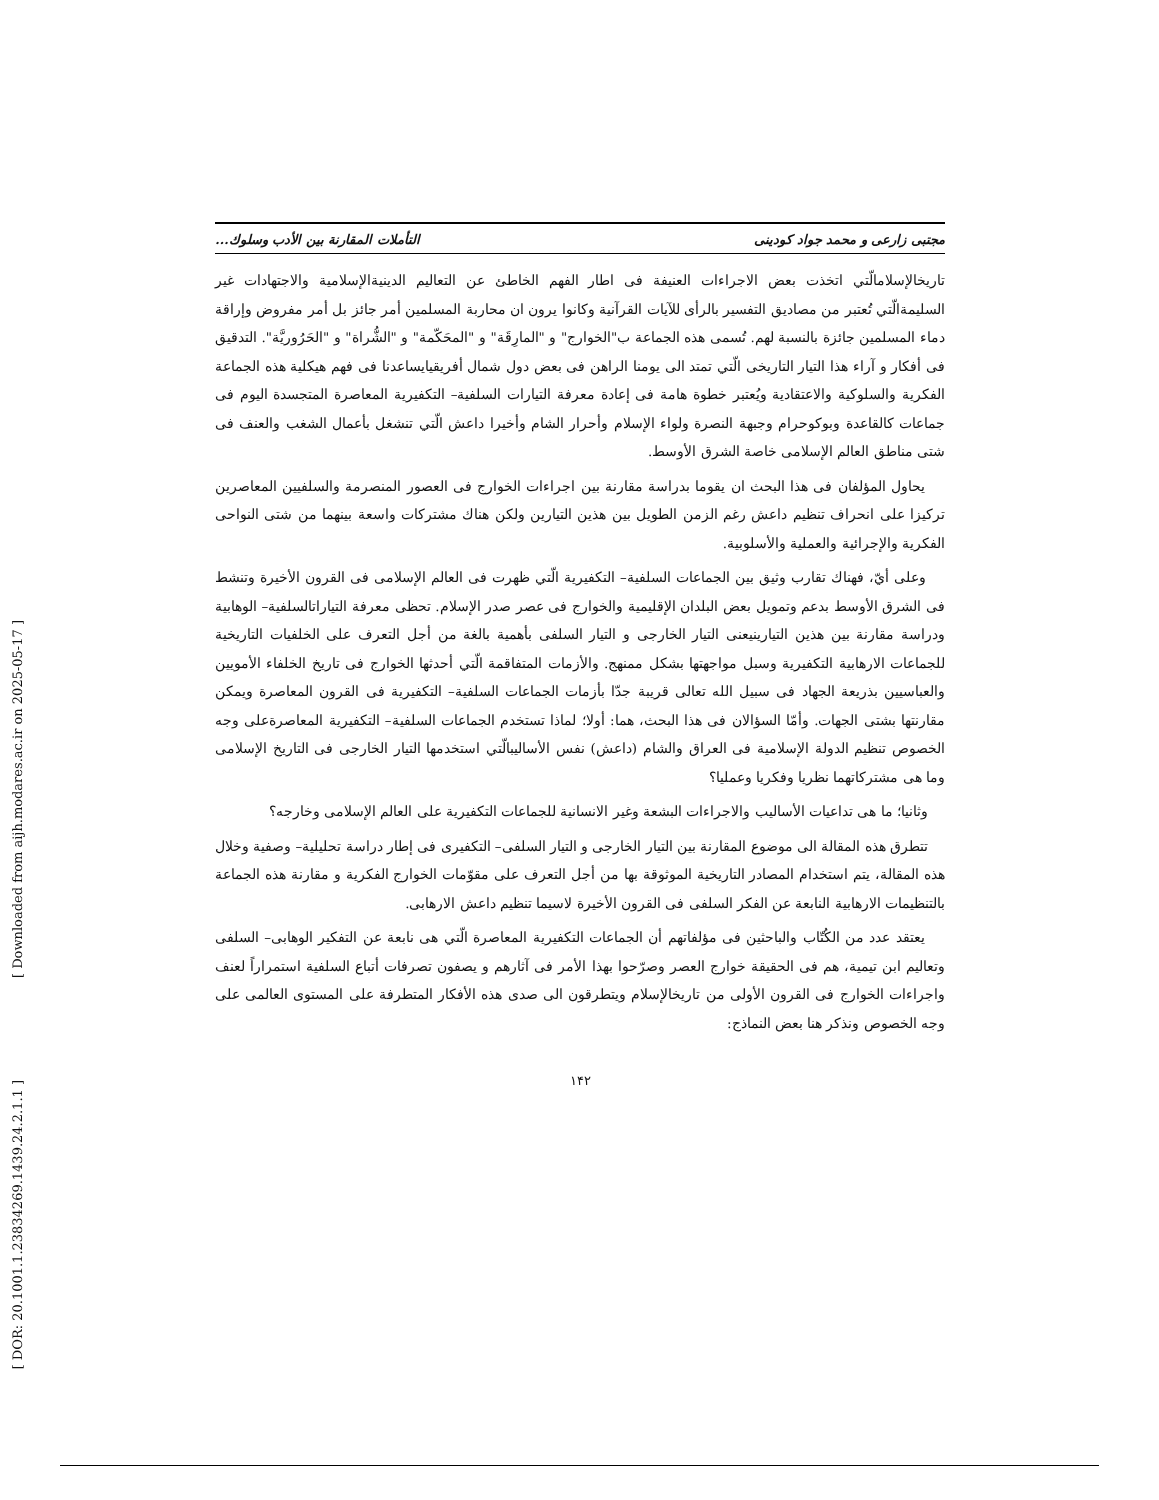[ Downloaded from aijh.modares.ac.ir on 2025-05-17 ]
[ DOR: 20.1001.1.23834269.1439.24.2.1.1 ]
مجتبی زارعی و محمد جواد کودینی التأملات المقارنة بین الأدب وسلوك...
تاریخالإسلامالّتي اتخذت بعض الاجراءات العنیفة فی اطار الفهم الخاطئ عن التعالیم الدینیةالإسلامیة والاجتهادات غیر السلیمةالّتي تُعتبر من مصادیق التفسیر بالرأی للآیات القرآنیة وكانوا یرون ان محاربة المسلمین أمر جائز بل أمر مفروض وإراقة دماء المسلمین جائزة بالنسبة لهم. تُسمی هذه الجماعة ب"الخوارج" و "المارِقَة" و "المحَكّمة" و "الشُّراة" و "الحَرُوريَّة". التدقیق فی أفكار و آراء هذا التیار التاریخی الّتي تمتد الی یومنا الراهن فی بعض دول شمال أفریقیایساعدنا فی فهم هیكلیة هذه الجماعة الفكریة والسلوكیة والاعتقادیة ویُعتبر خطوة هامة فی إعادة معرفة التیارات السلفیة– التكفیریة المعاصرة المتجسدة الیوم فی جماعات كالقاعدة وبوكوحرام وجبهة النصرة ولواء الإسلام وأحرار الشام وأخیرا داعش الّتي تنشغل بأعمال الشغب والعنف فی شتی مناطق العالم الإسلامی خاصة الشرق الأوسط.
یحاول المؤلفان فی هذا البحث ان یقوما بدراسة مقارنة بین اجراءات الخوارج فی العصور المنصرمة والسلفیین المعاصرین تركیزا علی انحراف تنظیم داعش رغم الزمن الطویل بین هذین التیارین ولكن هناك مشتركات واسعة بینهما من شتی النواحی الفكریة والإجرائیة والعملیة والأسلوبیة.
وعلی أيّ، فهناك تقارب وثیق بین الجماعات السلفیة– التكفیریة الّتي ظهرت فی العالم الإسلامی فی القرون الأخیرة وتنشط فی الشرق الأوسط بدعم وتمویل بعض البلدان الإقلیمیة والخوارج فی عصر صدر الإسلام. تحظی معرفة التیاراتالسلفیة– الوهابیة ودراسة مقارنة بین هذین التیارینیعنی التیار الخارجی و التیار السلفی بأهمیة بالغة من أجل التعرف علی الخلفیات التاریخیة للجماعات الارهابیة التكفیریة وسبل مواجهتها بشكل ممنهج. والأزمات المتفاقمة الّتي أحدثها الخوارج فی تاریخ الخلفاء الأمویین والعباسیین بذریعة الجهاد فی سبیل الله تعالی قریبة جدّا بأزمات الجماعات السلفیة– التكفیریة فی القرون المعاصرة ویمكن مقارنتها بشتی الجهات. وأمّا السؤالان فی هذا البحث، هما: أولا؛ لماذا تستخدم الجماعات السلفیة– التكفیریة المعاصرةعلی وجه الخصوص تنظیم الدولة الإسلامیة فی العراق والشام (داعش) نفس الأسالیبالّتي استخدمها التیار الخارجی فی التاریخ الإسلامی وما هی مشتركاتهما نظریا وفكریا وعملیا؟
وثانیا؛ ما هی تداعیات الأسالیب والاجراءات البشعة وغیر الانسانیة للجماعات التكفیریة علی العالم الإسلامی وخارجه؟
تتطرق هذه المقالة الی موضوع المقارنة بین التیار الخارجی و التیار السلفی– التكفیری فی إطار دراسة تحلیلیة– وصفیة وخلال هذه المقالة، یتم استخدام المصادر التاریخیة الموثوقة بها من أجل التعرف علی مقوّمات الخوارج الفكریة و مقارنة هذه الجماعة بالتنظیمات الارهابیة النابعة عن الفكر السلفی فی القرون الأخیرة لاسیما تنظیم داعش الارهابی.
یعتقد عدد من الكُتّاب والباحثین فی مؤلفاتهم أن الجماعات التكفیریة المعاصرة الّتي هی نابعة عن التفكیر الوهابی– السلفی وتعالیم ابن تیمیة، هم فی الحقیقة خوارج العصر وصرّحوا بهذا الأمر فی آثارهم و یصفون تصرفات أتباع السلفیة استمراراً لعنف واجراءات الخوارج فی القرون الأولی من تاریخالإسلام ویتطرقون الی صدی هذه الأفكار المتطرفة علی المستوی العالمی علی وجه الخصوص ونذكر هنا بعض النماذج:
١۴٢